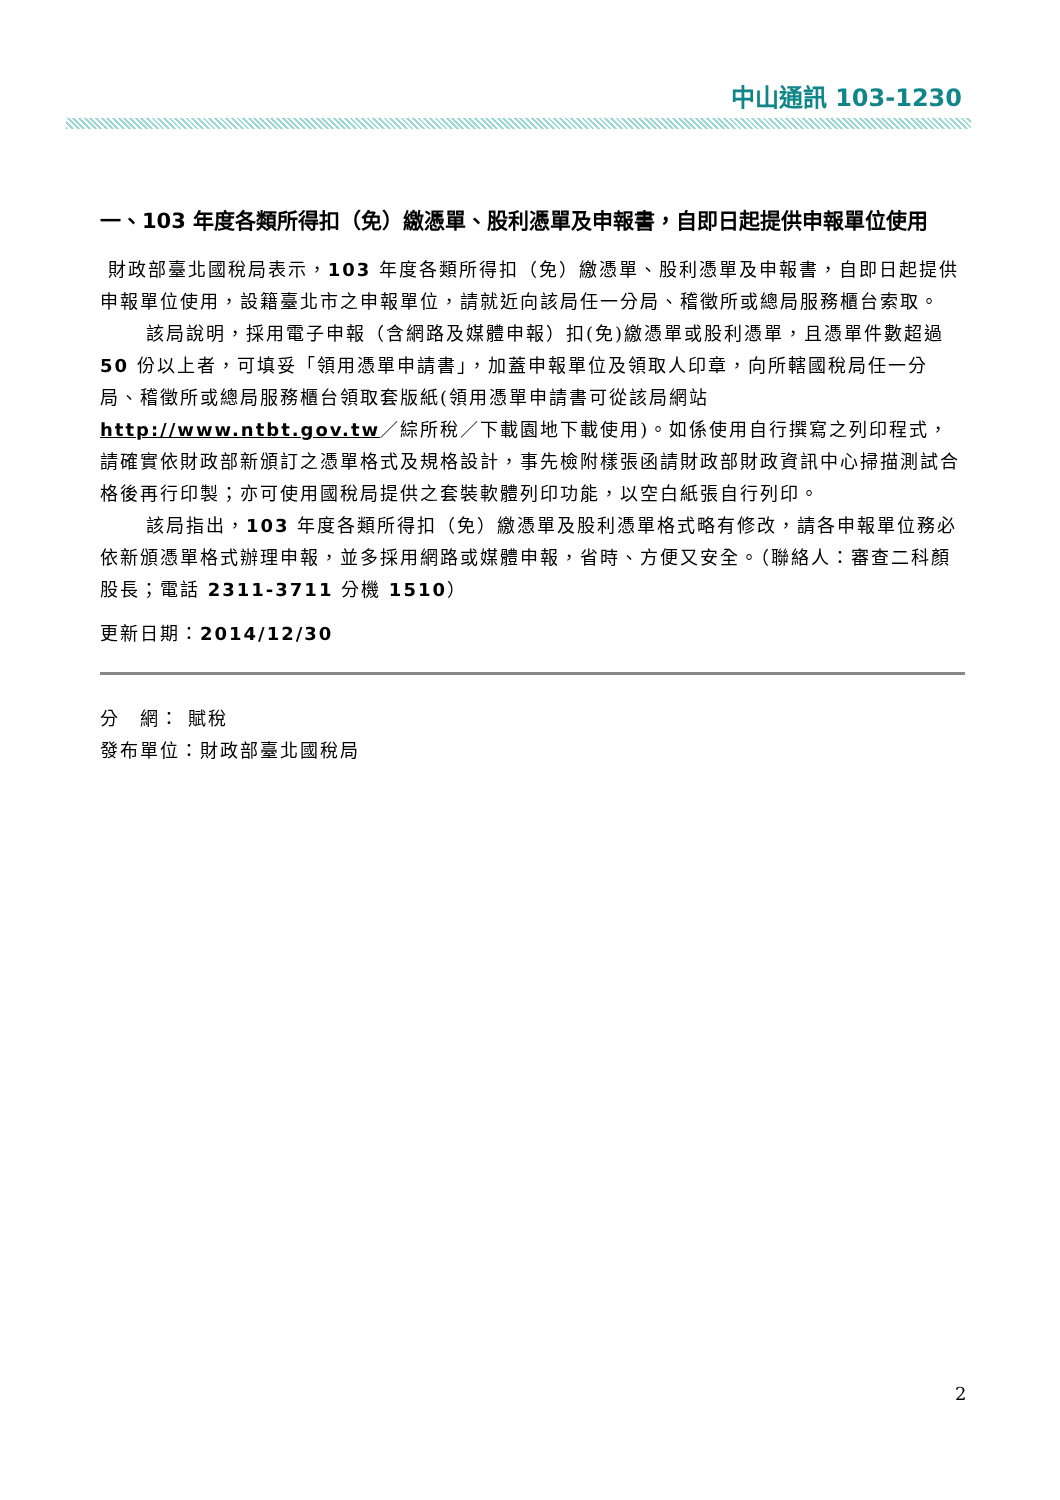中山通訊 103-1230
一、103 年度各類所得扣（免）繳憑單、股利憑單及申報書，自即日起提供申報單位使用
財政部臺北國稅局表示，103 年度各類所得扣（免）繳憑單、股利憑單及申報書，自即日起提供申報單位使用，設籍臺北市之申報單位，請就近向該局任一分局、稽徵所或總局服務櫃台索取。
該局說明，採用電子申報（含網路及媒體申報）扣(免)繳憑單或股利憑單，且憑單件數超過 50 份以上者，可填妥「領用憑單申請書」，加蓋申報單位及領取人印章，向所轄國稅局任一分局、稽徵所或總局服務櫃台領取套版紙(領用憑單申請書可從該局網站 http://www.ntbt.gov.tw／綜所稅／下載園地下載使用)。如係使用自行撰寫之列印程式，請確實依財政部新頒訂之憑單格式及規格設計，事先檢附樣張函請財政部財政資訊中心掃描測試合格後再行印製；亦可使用國稅局提供之套裝軟體列印功能，以空白紙張自行列印。
該局指出，103 年度各類所得扣（免）繳憑單及股利憑單格式略有修改，請各申報單位務必依新頒憑單格式辦理申報，並多採用網路或媒體申報，省時、方便又安全。（聯絡人：審查二科顏股長；電話 2311-3711 分機 1510）
更新日期：2014/12/30
分　網： 賦稅
發布單位：財政部臺北國稅局
2